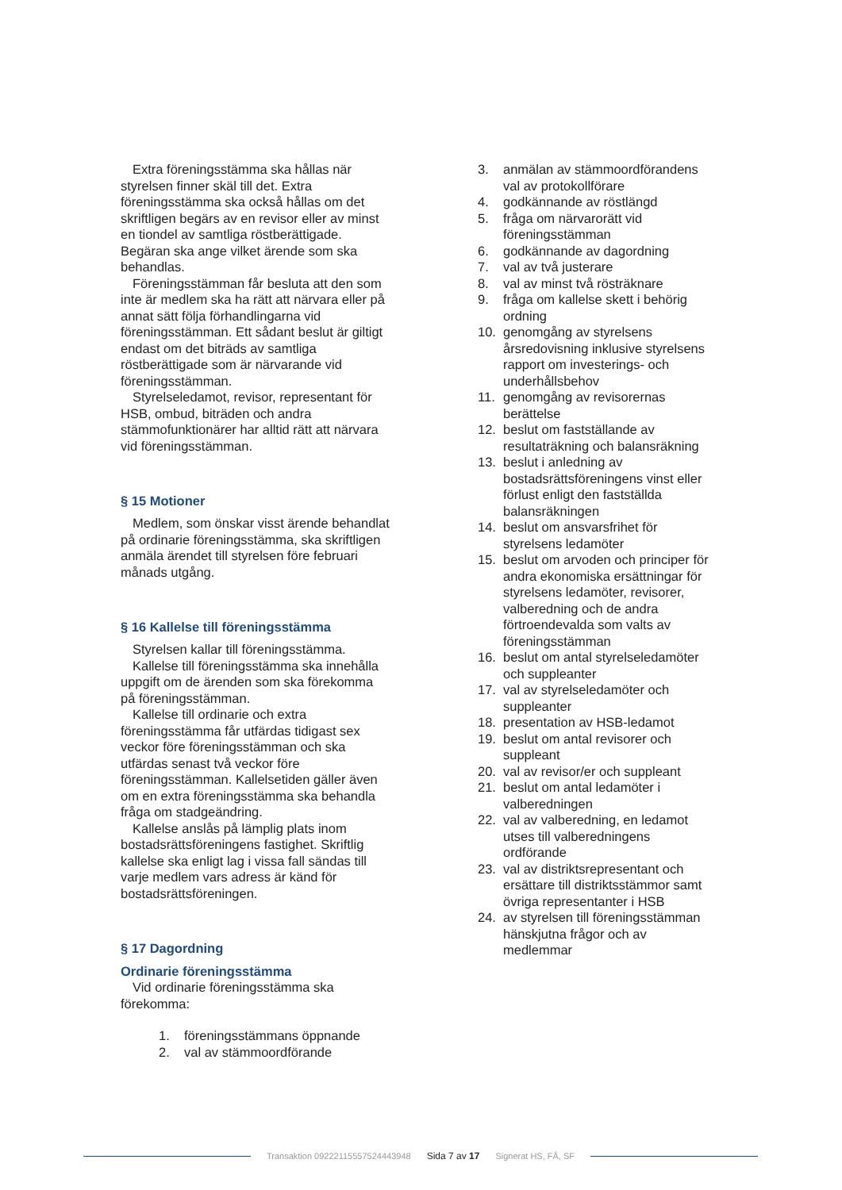Extra föreningsstämma ska hållas när styrelsen finner skäl till det. Extra föreningsstämma ska också hållas om det skriftligen begärs av en revisor eller av minst en tiondel av samtliga röstberättigade.
Begäran ska ange vilket ärende som ska behandlas.
Föreningsstämman får besluta att den som inte är medlem ska ha rätt att närvara eller på annat sätt följa förhandlingarna vid föreningsstämman. Ett sådant beslut är giltigt endast om det biträds av samtliga röstberättigade som är närvarande vid föreningsstämman.
Styrelseledamot, revisor, representant för HSB, ombud, biträden och andra stämmofunktionärer har alltid rätt att närvara vid föreningsstämman.
§ 15 Motioner
Medlem, som önskar visst ärende behandlat på ordinarie föreningsstämma, ska skriftligen anmäla ärendet till styrelsen före februari månads utgång.
§ 16 Kallelse till föreningsstämma
Styrelsen kallar till föreningsstämma.
Kallelse till föreningsstämma ska innehålla uppgift om de ärenden som ska förekomma på föreningsstämman.
Kallelse till ordinarie och extra föreningsstämma får utfärdas tidigast sex veckor före föreningsstämman och ska utfärdas senast två veckor före föreningsstämman. Kallelsetiden gäller även om en extra föreningsstämma ska behandla fråga om stadgeändring.
Kallelse anslås på lämplig plats inom bostadsrättsföreningens fastighet. Skriftlig kallelse ska enligt lag i vissa fall sändas till varje medlem vars adress är känd för bostadsrättsföreningen.
§ 17 Dagordning
Ordinarie föreningsstämma
Vid ordinarie föreningsstämma ska förekomma:
1. föreningsstämmans öppnande
2. val av stämmoordförande
3. anmälan av stämmoordförandens val av protokollförare
4. godkännande av röstlängd
5. fråga om närvarorätt vid föreningsstämman
6. godkännande av dagordning
7. val av två justerare
8. val av minst två rösträknare
9. fråga om kallelse skett i behörig ordning
10. genomgång av styrelsens årsredovisning inklusive styrelsens rapport om investerings- och underhållsbehov
11. genomgång av revisorernas berättelse
12. beslut om fastställande av resultaträkning och balansräkning
13. beslut i anledning av bostadsrättsföreningens vinst eller förlust enligt den fastställda balansräkningen
14. beslut om ansvarsfrihet för styrelsens ledamöter
15. beslut om arvoden och principer för andra ekonomiska ersättningar för styrelsens ledamöter, revisorer, valberedning och de andra förtroendevalda som valts av föreningsstämman
16. beslut om antal styrelseledamöter och suppleanter
17. val av styrelseledamöter och suppleanter
18. presentation av HSB-ledamot
19. beslut om antal revisorer och suppleant
20. val av revisor/er och suppleant
21. beslut om antal ledamöter i valberedningen
22. val av valberedning, en ledamot utses till valberedningens ordförande
23. val av distriktsrepresentant och ersättare till distriktsstämmor samt övriga representanter i HSB
24. av styrelsen till föreningsstämman hänskjutna frågor och av medlemmar
Transaktion 09222115557524443948 Sida 7 av 17 Signerat HS, FÅ, SF